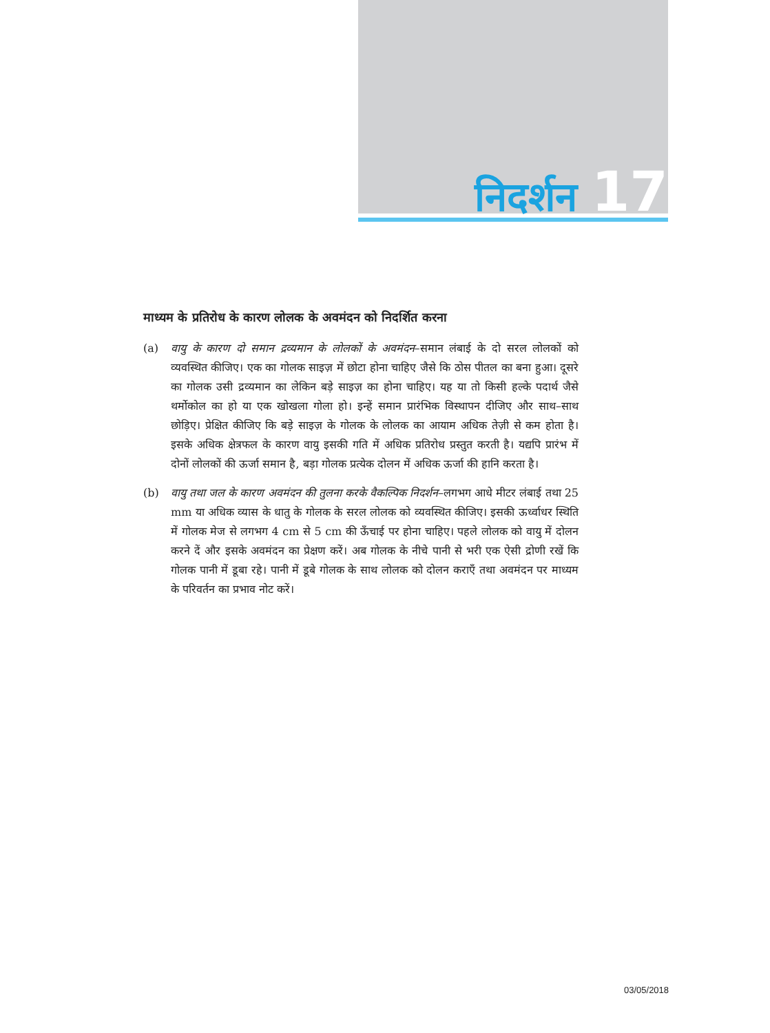निदर्शन 17
माध्यम के प्रतिरोध के कारण लोलक के अवमंदन को निदर्शित करना
(a) वायु के कारण दो समान द्रव्यमान के लोलकों के अवमंदन–समान लंबाई के दो सरल लोलकों को व्यवस्थित कीजिए। एक का गोलक साइज़ में छोटा होना चाहिए जैसे कि ठोस पीतल का बना हुआ। दूसरे का गोलक उसी द्रव्यमान का लेकिन बड़े साइज़ का होना चाहिए। यह या तो किसी हल्के पदार्थ जैसे थर्मोकोल का हो या एक खोखला गोला हो। इन्हें समान प्रारंभिक विस्थापन दीजिए और साथ–साथ छोड़िए। प्रेक्षित कीजिए कि बड़े साइज़ के गोलक के लोलक का आयाम अधिक तेज़ी से कम होता है। इसके अधिक क्षेत्रफल के कारण वायु इसकी गति में अधिक प्रतिरोध प्रस्तुत करती है। यद्यपि प्रारंभ में दोनों लोलकों की ऊर्जा समान है, बड़ा गोलक प्रत्येक दोलन में अधिक ऊर्जा की हानि करता है।
(b) वायु तथा जल के कारण अवमंदन की तुलना करके वैकल्पिक निदर्शन–लगभग आधे मीटर लंबाई तथा 25 mm या अधिक व्यास के धातु के गोलक के सरल लोलक को व्यवस्थित कीजिए। इसकी ऊर्ध्वाधर स्थिति में गोलक मेज से लगभग 4 cm से 5 cm की ऊँचाई पर होना चाहिए। पहले लोलक को वायु में दोलन करने दें और इसके अवमंदन का प्रेक्षण करें। अब गोलक के नीचे पानी से भरी एक ऐसी द्रोणी रखें कि गोलक पानी में डूबा रहे। पानी में डूबे गोलक के साथ लोलक को दोलन कराएँ तथा अवमंदन पर माध्यम के परिवर्तन का प्रभाव नोट करें।
03/05/2018